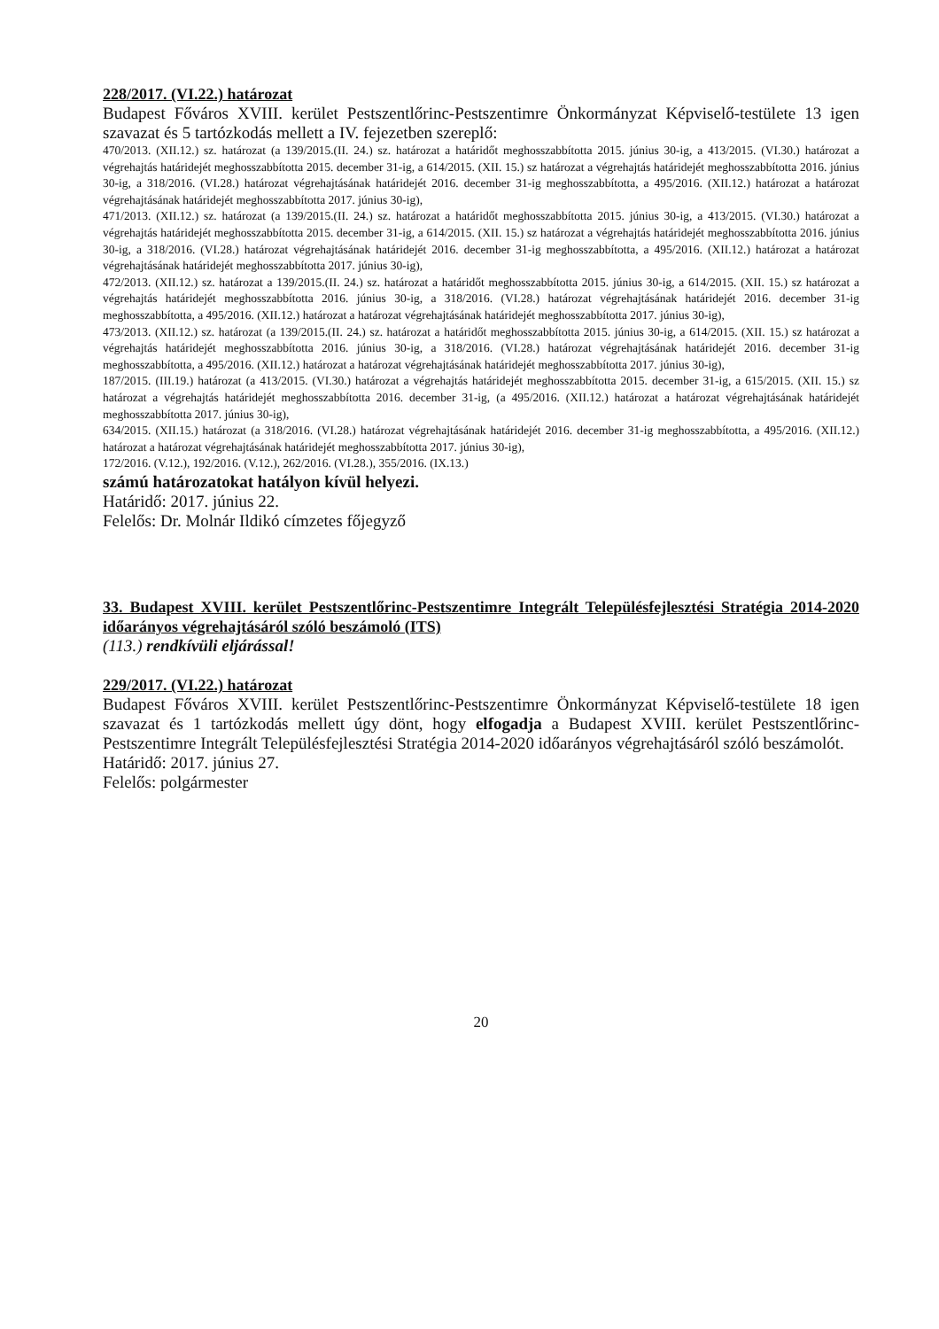228/2017. (VI.22.) határozat
Budapest Főváros XVIII. kerület Pestszentlőrinc-Pestszentimre Önkormányzat Képviselő-testülete 13 igen szavazat és 5 tartózkodás mellett a IV. fejezetben szereplő:
470/2013. (XII.12.) sz. határozat (a 139/2015.(II. 24.) sz. határozat a határidőt meghosszabbította 2015. június 30-ig, a 413/2015. (VI.30.) határozat a végrehajtás határidejét meghosszabbította 2015. december 31-ig, a 614/2015. (XII. 15.) sz határozat a végrehajtás határidejét meghosszabbította 2016. június 30-ig, a 318/2016. (VI.28.) határozat végrehajtásának határidejét 2016. december 31-ig meghosszabbította, a 495/2016. (XII.12.) határozat a határozat végrehajtásának határidejét meghosszabbította 2017. június 30-ig),
471/2013. (XII.12.) sz. határozat (a 139/2015.(II. 24.) sz. határozat a határidőt meghosszabbította 2015. június 30-ig, a 413/2015. (VI.30.) határozat a végrehajtás határidejét meghosszabbította 2015. december 31-ig, a 614/2015. (XII. 15.) sz határozat a végrehajtás határidejét meghosszabbította 2016. június 30-ig, a 318/2016. (VI.28.) határozat végrehajtásának határidejét 2016. december 31-ig meghosszabbította, a 495/2016. (XII.12.) határozat a határozat végrehajtásának határidejét meghosszabbította 2017. június 30-ig),
472/2013. (XII.12.) sz. határozat a 139/2015.(II. 24.) sz. határozat a határidőt meghosszabbította 2015. június 30-ig, a 614/2015. (XII. 15.) sz határozat a végrehajtás határidejét meghosszabbította 2016. június 30-ig, a 318/2016. (VI.28.) határozat végrehajtásának határidejét 2016. december 31-ig meghosszabbította, a 495/2016. (XII.12.) határozat a határozat végrehajtásának határidejét meghosszabbította 2017. június 30-ig),
473/2013. (XII.12.) sz. határozat (a 139/2015.(II. 24.) sz. határozat a határidőt meghosszabbította 2015. június 30-ig, a 614/2015. (XII. 15.) sz határozat a végrehajtás határidejét meghosszabbította 2016. június 30-ig, a 318/2016. (VI.28.) határozat végrehajtásának határidejét 2016. december 31-ig meghosszabbította, a 495/2016. (XII.12.) határozat a határozat végrehajtásának határidejét meghosszabbította 2017. június 30-ig),
187/2015. (III.19.) határozat (a 413/2015. (VI.30.) határozat a végrehajtás határidejét meghosszabbította 2015. december 31-ig, a 615/2015. (XII. 15.) sz határozat a végrehajtás határidejét meghosszabbította 2016. december 31-ig, (a 495/2016. (XII.12.) határozat a határozat végrehajtásának határidejét meghosszabbította 2017. június 30-ig),
634/2015. (XII.15.) határozat (a 318/2016. (VI.28.) határozat végrehajtásának határidejét 2016. december 31-ig meghosszabbította, a 495/2016. (XII.12.) határozat a határozat végrehajtásának határidejét meghosszabbította 2017. június 30-ig),
172/2016. (V.12.), 192/2016. (V.12.), 262/2016. (VI.28.), 355/2016. (IX.13.)
számú határozatokat hatályon kívül helyezi.
Határidő: 2017. június 22.
Felelős: Dr. Molnár Ildikó címzetes főjegyző
33. Budapest XVIII. kerület Pestszentlőrinc-Pestszentimre Integrált Településfejlesztési Stratégia 2014-2020 időarányos végrehajtásáról szóló beszámoló (ITS)
(113.) rendkívüli eljárással!
229/2017. (VI.22.) határozat
Budapest Főváros XVIII. kerület Pestszentlőrinc-Pestszentimre Önkormányzat Képviselő-testülete 18 igen szavazat és 1 tartózkodás mellett úgy dönt, hogy elfogadja a Budapest XVIII. kerület Pestszentlőrinc-Pestszentimre Integrált Településfejlesztési Stratégia 2014-2020 időarányos végrehajtásáról szóló beszámolót.
Határidő: 2017. június 27.
Felelős: polgármester
20